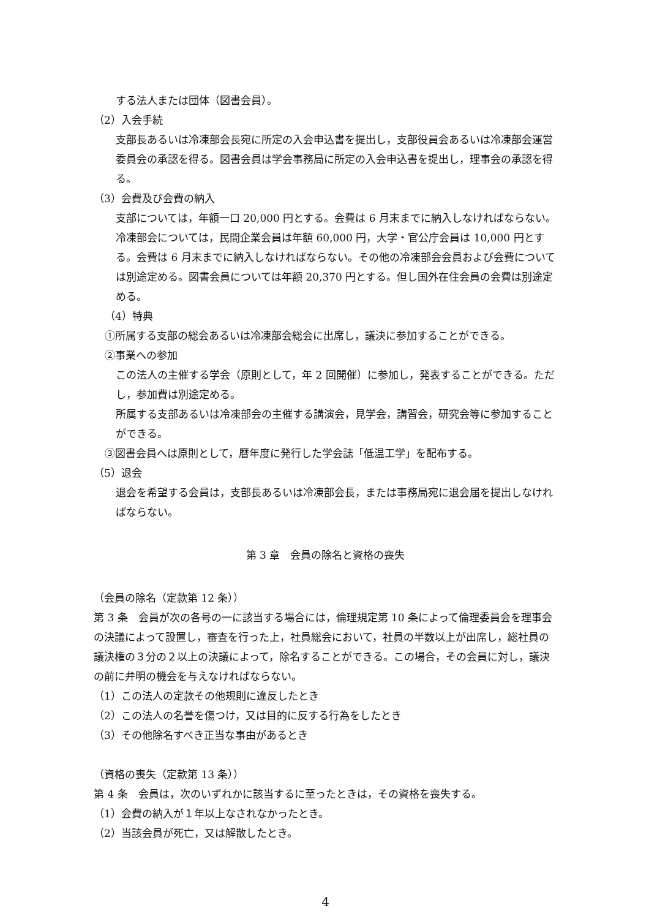する法人または団体（図書会員）。
（2）入会手続
支部長あるいは冷凍部会長宛に所定の入会申込書を提出し，支部役員会あるいは冷凍部会運営委員会の承認を得る。図書会員は学会事務局に所定の入会申込書を提出し，理事会の承認を得る。
（3）会費及び会費の納入
支部については，年額一口 20,000 円とする。会費は 6 月末までに納入しなければならない。冷凍部会については，民間企業会員は年額 60,000 円，大学・官公庁会員は 10,000 円とする。会費は 6 月末までに納入しなければならない。その他の冷凍部会会員および会費については別途定める。図書会員については年額 20,370 円とする。但し国外在住会員の会費は別途定める。
（4）特典
①所属する支部の総会あるいは冷凍部会総会に出席し，議決に参加することができる。
②事業への参加
この法人の主催する学会（原則として，年 2 回開催）に参加し，発表することができる。ただし，参加費は別途定める。
所属する支部あるいは冷凍部会の主催する講演会，見学会，講習会，研究会等に参加することができる。
③図書会員へは原則として，暦年度に発行した学会誌「低温工学」を配布する。
（5）退会
退会を希望する会員は，支部長あるいは冷凍部会長，または事務局宛に退会届を提出しなければならない。
第 3 章　会員の除名と資格の喪失
（会員の除名（定款第 12 条））
第 3 条　会員が次の各号の一に該当する場合には，倫理規定第 10 条によって倫理委員会を理事会の決議によって設置し，審査を行った上，社員総会において，社員の半数以上が出席し，総社員の議決権の３分の２以上の決議によって，除名することができる。この場合，その会員に対し，議決の前に弁明の機会を与えなければならない。
（1）この法人の定款その他規則に違反したとき
（2）この法人の名誉を傷つけ，又は目的に反する行為をしたとき
（3）その他除名すべき正当な事由があるとき
（資格の喪失（定款第 13 条））
第 4 条　会員は，次のいずれかに該当するに至ったときは，その資格を喪失する。
（1）会費の納入が１年以上なされなかったとき。
（2）当該会員が死亡，又は解散したとき。
4